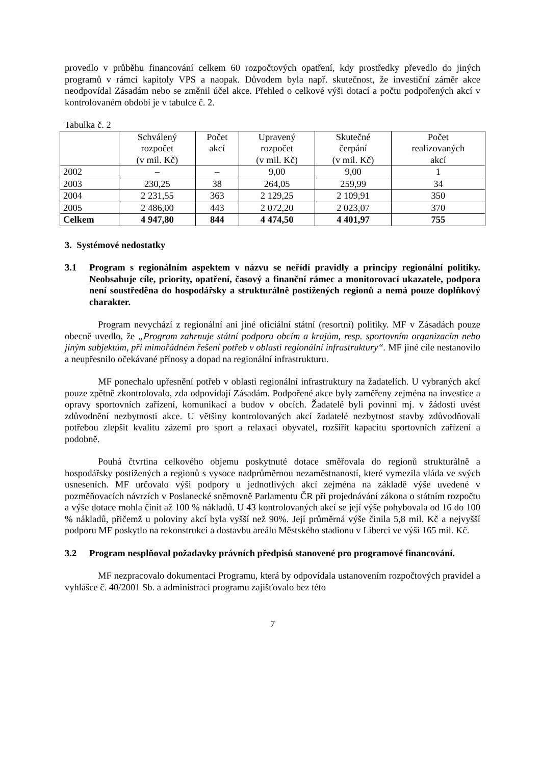provedlo v průběhu financování celkem 60 rozpočtových opatření, kdy prostředky převedlo do jiných programů v rámci kapitoly VPS a naopak. Důvodem byla např. skutečnost, že investiční záměr akce neodpovídal Zásadám nebo se změnil účel akce. Přehled o celkové výši dotací a počtu podpořených akcí v kontrolovaném období je v tabulce č. 2.
Tabulka č. 2
| | Schválený rozpočet (v mil. Kč) | Počet akcí | Upravený rozpočet (v mil. Kč) | Skutečné čerpání (v mil. Kč) | Počet realizovaných akcí |
| --- | --- | --- | --- | --- | --- |
| 2002 | – | – | 9,00 | 9,00 | 1 |
| 2003 | 230,25 | 38 | 264,05 | 259,99 | 34 |
| 2004 | 2 231,55 | 363 | 2 129,25 | 2 109,91 | 350 |
| 2005 | 2 486,00 | 443 | 2 072,20 | 2 023,07 | 370 |
| Celkem | 4 947,80 | 844 | 4 474,50 | 4 401,97 | 755 |
3. Systémové nedostatky
3.1 Program s regionálním aspektem v názvu se neřídí pravidly a principy regionální politiky. Neobsahuje cíle, priority, opatření, časový a finanční rámec a monitorovací ukazatele, podpora není soustředěna do hospodářsky a strukturálně postižených regionů a nemá pouze doplňkový charakter.
Program nevychází z regionální ani jiné oficiální státní (resortní) politiky. MF v Zásadách pouze obecně uvedlo, že „Program zahrnuje státní podporu obcím a krajům, resp. sportovním organizacím nebo jiným subjektům, při mimořádném řešení potřeb v oblasti regionální infrastruktury“. MF jiné cíle nestanovilo a neupřesnilo očekávané přínosy a dopad na regionální infrastrukturu.
MF ponechalo upřesnění potřeb v oblasti regionální infrastruktury na žadatelích. U vybraných akcí pouze zpětně zkontrolovalo, zda odpovídají Zásadám. Podpořené akce byly zaměřeny zejména na investice a opravy sportovních zařízení, komunikací a budov v obcích. Žadatelé byli povinni mj. v žádosti uvést zdůvodnění nezbytnosti akce. U většiny kontrolovaných akcí žadatelé nezbytnost stavby zdůvodňovali potřebou zlepšit kvalitu zázemí pro sport a relaxaci obyvatel, rozšířit kapacitu sportovních zařízení a podobně.
Pouhá čtvrtina celkového objemu poskytnuté dotace směřovala do regionů strukturálně a hospodářsky postižených a regionů s vysoce nadprůměrnou nezaměstnaností, které vymezila vláda ve svých usneseních. MF určovalo výši podpory u jednotlivých akcí zejména na základě výše uvedené v pozměňovacích návrzích v Poslanecké sněmovně Parlamentu ČR při projednávání zákona o státním rozpočtu a výše dotace mohla činit až 100 % nákladů. U 43 kontrolovaných akcí se její výše pohybovala od 16 do 100 % nákladů, přičemž u poloviny akcí byla vyšší než 90%. Její průměrná výše činila 5,8 mil. Kč a nejvyšší podporu MF poskytlo na rekonstrukci a dostavbu areálu Městského stadionu v Liberci ve výši 165 mil. Kč.
3.2 Program nesplňoval požadavky právních předpisů stanovené pro programové financování.
MF nezpracovalo dokumentaci Programu, která by odpovídala ustanovením rozpočtových pravidel a vyhlášce č. 40/2001 Sb. a administraci programu zajišťovalo bez této
7